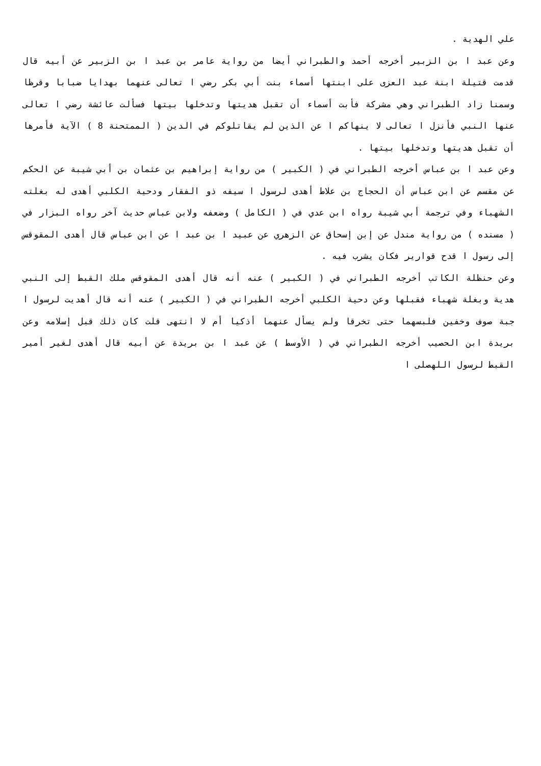علي الهدية .
وعن عبد ا بن الزبير أخرجه أحمد والطبراني أيضا من رواية عامر بن عبد ا بن الزبير عن أبيه قال قدمت قتيلة ابنة عبد العزى على ابنتها أسماء بنت أبي بكر رضي ا تعالى عنهما بهدايا ضبابا وقرظا وسمنا زاد الطبراني وهي مشركة فأبت أسماء أن تقبل هديتها وتدخلها بيتها فسألت عائشة رضي ا تعالى عنها النبي فأنزل ا تعالى لا ينهاكم ا عن الذين لم يقاتلوكم في الدين ( الممتحنة 8 ) الآية فأمرها أن تقبل هديتها وتدخلها بيتها .
وعن عبد ا بن عباس أخرجه الطبراني في ( الكبير ) من رواية إبراهيم بن عثمان بن أبي شيبة عن الحكم عن مقسم عن ابن عباس أن الحجاج بن علاط أهدى لرسول ا سيفه ذو الفقار ودحية الكلبي أهدى له بغلته الشهباء وفي ترجمة أبي شيبة رواه ابن عدي في ( الكامل ) وضعفه ولابن عباس حديث آخر رواه البزار في ( مسنده ) من رواية مندل عن إبن إسحاق عن الزهري عن عبيد ا بن عبد ا عن ابن عباس قال أهدى المقوقس إلى رسول ا قدح قوارير فكان يشرب فيه .
وعن حنظلة الكاتب أخرجه الطبراني في ( الكبير ) عنه أنه قال أهدى المقوقس ملك القبط إلى النبي هدية وبغلة شهباء فقبلها وعن دحية الكلبي أخرجه الطبراني في ( الكبير ) عنه أنه قال أهديت لرسول ا جبة صوف وخفين فلبسهما حتى تخرقا ولم يسأل عنهما أذكيا أم لا انتهى قلت كان ذلك قبل إسلامه وعن بريدة ابن الحصيب أخرجه الطبراني في ( الأوسط ) عن عبد ا بن بريدة عن أبيه قال أهدى لغير أمير القبط لرسول اللهصلى ا